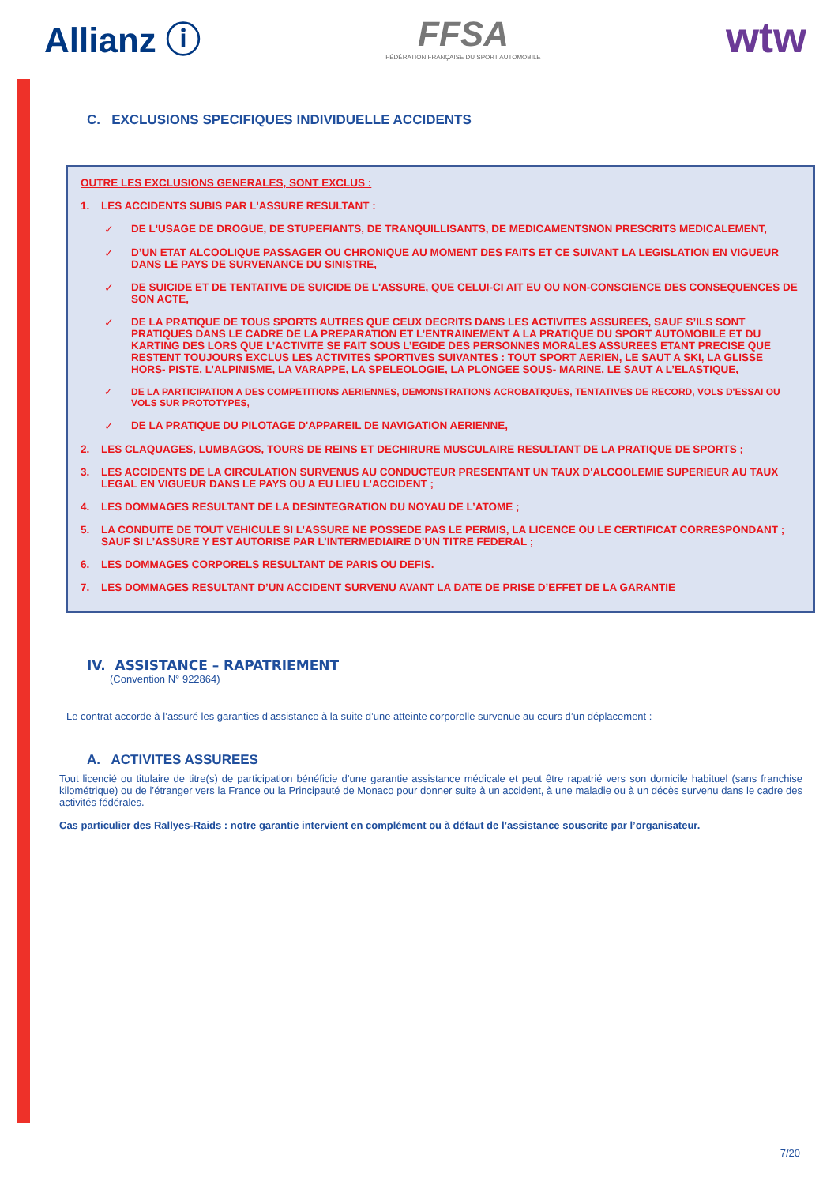Allianz ⓘ
FFSA
FÉDÉRATION FRANÇAISE DU SPORT AUTOMOBILE
wtw
C. EXCLUSIONS SPECIFIQUES INDIVIDUELLE ACCIDENTS
OUTRE LES EXCLUSIONS GENERALES, SONT EXCLUS :
1. LES ACCIDENTS SUBIS PAR L'ASSURE RESULTANT :
✓ DE L'USAGE DE DROGUE, DE STUPEFIANTS, DE TRANQUILLISANTS, DE MEDICAMENTSNON PRESCRITS MEDICALEMENT,
✓ D’UN ETAT ALCOOLIQUE PASSAGER OU CHRONIQUE AU MOMENT DES FAITS ET CE SUIVANT LA LEGISLATION EN VIGUEUR DANS LE PAYS DE SURVENANCE DU SINISTRE,
✓ DE SUICIDE ET DE TENTATIVE DE SUICIDE DE L'ASSURE, QUE CELUI-CI AIT EU OU NON-CONSCIENCE DES CONSEQUENCES DE SON ACTE,
✓ DE LA PRATIQUE DE TOUS SPORTS AUTRES QUE CEUX DECRITS DANS LES ACTIVITES ASSUREES, SAUF S’ILS SONT PRATIQUES DANS LE CADRE DE LA PREPARATION ET L’ENTRAINEMENT A LA PRATIQUE DU SPORT AUTOMOBILE ET DU KARTING DES LORS QUE L’ACTIVITE SE FAIT SOUS L’EGIDE DES PERSONNES MORALES ASSUREES ETANT PRECISE QUE RESTENT TOUJOURS EXCLUS LES ACTIVITES SPORTIVES SUIVANTES : TOUT SPORT AERIEN, LE SAUT A SKI, LA GLISSE HORS- PISTE, L’ALPINISME, LA VARAPPE, LA SPELEOLOGIE, LA PLONGEE SOUS- MARINE, LE SAUT A L’ELASTIQUE,
✓ DE LA PARTICIPATION A DES COMPETITIONS AERIENNES, DEMONSTRATIONS ACROBATIQUES, TENTATIVES DE RECORD, VOLS D'ESSAI OU VOLS SUR PROTOTYPES,
✓ DE LA PRATIQUE DU PILOTAGE D'APPAREIL DE NAVIGATION AERIENNE,
2. LES CLAQUAGES, LUMBAGOS, TOURS DE REINS ET DECHIRURE MUSCULAIRE RESULTANT DE LA PRATIQUE DE SPORTS ;
3. LES ACCIDENTS DE LA CIRCULATION SURVENUS AU CONDUCTEUR PRESENTANT UN TAUX D'ALCOOLEMIE SUPERIEUR AU TAUX LEGAL EN VIGUEUR DANS LE PAYS OU A EU LIEU L’ACCIDENT ;
4. LES DOMMAGES RESULTANT DE LA DESINTEGRATION DU NOYAU DE L’ATOME ;
5. LA CONDUITE DE TOUT VEHICULE SI L’ASSURE NE POSSEDE PAS LE PERMIS, LA LICENCE OU LE CERTIFICAT CORRESPONDANT ; SAUF SI L’ASSURE Y EST AUTORISE PAR L’INTERMEDIAIRE D’UN TITRE FEDERAL ;
6. LES DOMMAGES CORPORELS RESULTANT DE PARIS OU DEFIS.
7. LES DOMMAGES RESULTANT D’UN ACCIDENT SURVENU AVANT LA DATE DE PRISE D’EFFET DE LA GARANTIE
IV. ASSISTANCE – RAPATRIEMENT
(Convention N° 922864)
Le contrat accorde à l’assuré les garanties d’assistance à la suite d’une atteinte corporelle survenue au cours d’un déplacement :
A. ACTIVITES ASSUREES
Tout licencié ou titulaire de titre(s) de participation bénéficie d’une garantie assistance médicale et peut être rapatrié vers son domicile habituel (sans franchise kilométrique) ou de l’étranger vers la France ou la Principauté de Monaco pour donner suite à un accident, à une maladie ou à un décès survenu dans le cadre des activités fédérales.
Cas particulier des Rallyes-Raids : notre garantie intervient en complément ou à défaut de l’assistance souscrite par l’organisateur.
7/20